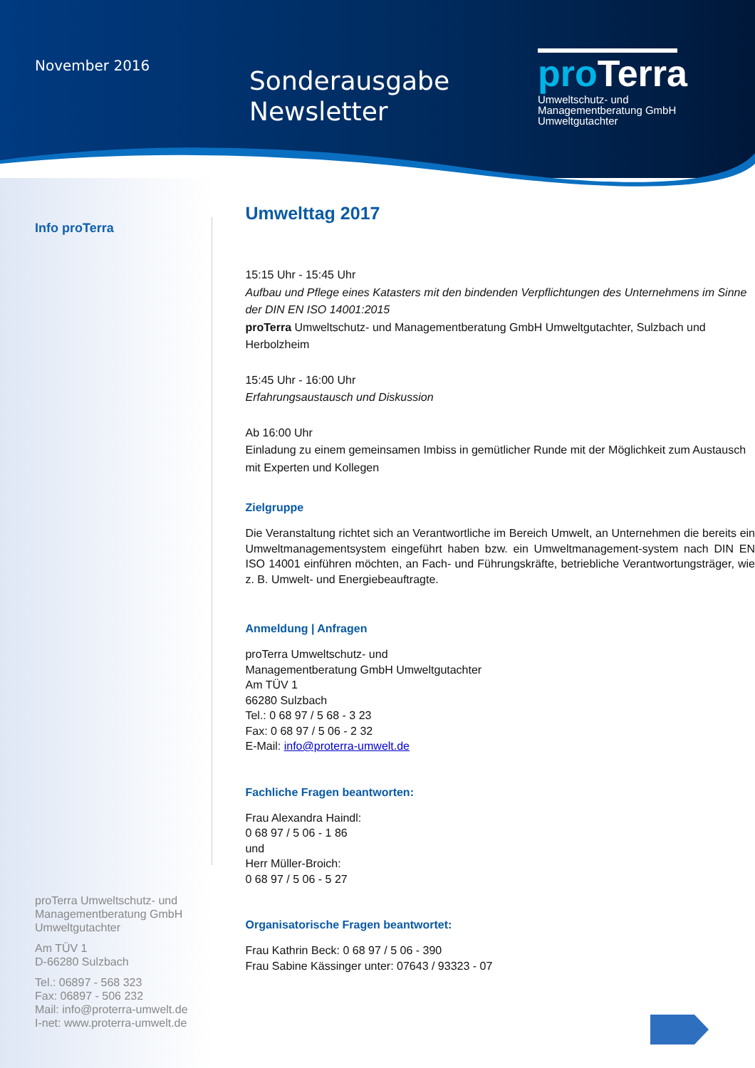November 2016
Sonderausgabe
Newsletter
proTerra
Umweltschutz- und
Managementberatung GmbH
Umweltgutachter
Info proTerra
proTerra Umweltschutz- und
Managementberatung GmbH
Umweltgutachter
Am TÜV 1
D-66280 Sulzbach
Tel.: 06897 - 568 323
Fax: 06897 - 506 232
Mail: info@proterra-umwelt.de
I-net: www.proterra-umwelt.de
Umwelttag 2017
15:15 Uhr - 15:45 Uhr
Aufbau und Pflege eines Katasters mit den bindenden Verpflichtungen des Unternehmens im Sinne der DIN EN ISO 14001:2015
proTerra Umweltschutz- und Managementberatung GmbH Umweltgutachter, Sulzbach und Herbolzheim
15:45 Uhr - 16:00 Uhr
Erfahrungsaustausch und Diskussion
Ab 16:00 Uhr
Einladung zu einem gemeinsamen Imbiss in gemütlicher Runde mit der Möglichkeit zum Austausch mit Experten und Kollegen
Zielgruppe
Die Veranstaltung richtet sich an Verantwortliche im Bereich Umwelt, an Unternehmen die bereits ein Umweltmanagementsystem eingeführt haben bzw. ein Umweltmanagement-system nach DIN EN ISO 14001 einführen möchten, an Fach- und Führungskräfte, betriebliche Verantwortungsträger, wie z. B. Umwelt- und Energiebeauftragte.
Anmeldung | Anfragen
proTerra Umweltschutz- und
Managementberatung GmbH Umweltgutachter
Am TÜV 1
66280 Sulzbach
Tel.: 0 68 97 / 5 68 - 3 23
Fax: 0 68 97 / 5 06 - 2 32
E-Mail: info@proterra-umwelt.de
Fachliche Fragen beantworten:
Frau Alexandra Haindl:
0 68 97 / 5 06 - 1 86
und
Herr Müller-Broich:
0 68 97 / 5 06 - 5 27
Organisatorische Fragen beantwortet:
Frau Kathrin Beck: 0 68 97 / 5 06 - 390
Frau Sabine Kässinger unter: 07643 / 93323 - 07